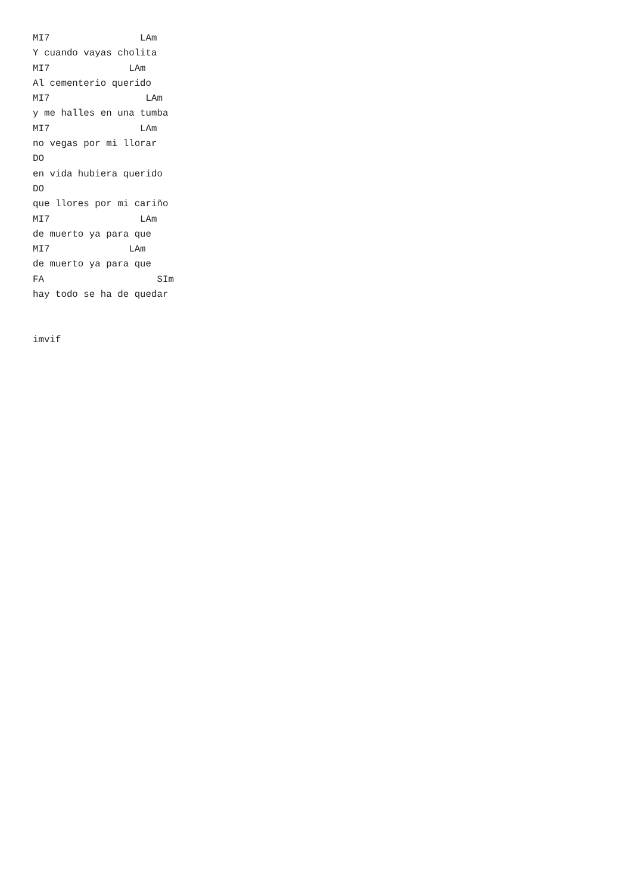MI7                LAm
Y cuando vayas cholita
MI7              LAm
Al cementerio querido
MI7                 LAm
y me halles en una tumba
MI7                LAm
no vegas por mi llorar
DO
en vida hubiera querido
DO
que llores por mi cariño
MI7                LAm
de muerto ya para que
MI7              LAm
de muerto ya para que
FA                    SIm
hay todo se ha de quedar


imvif